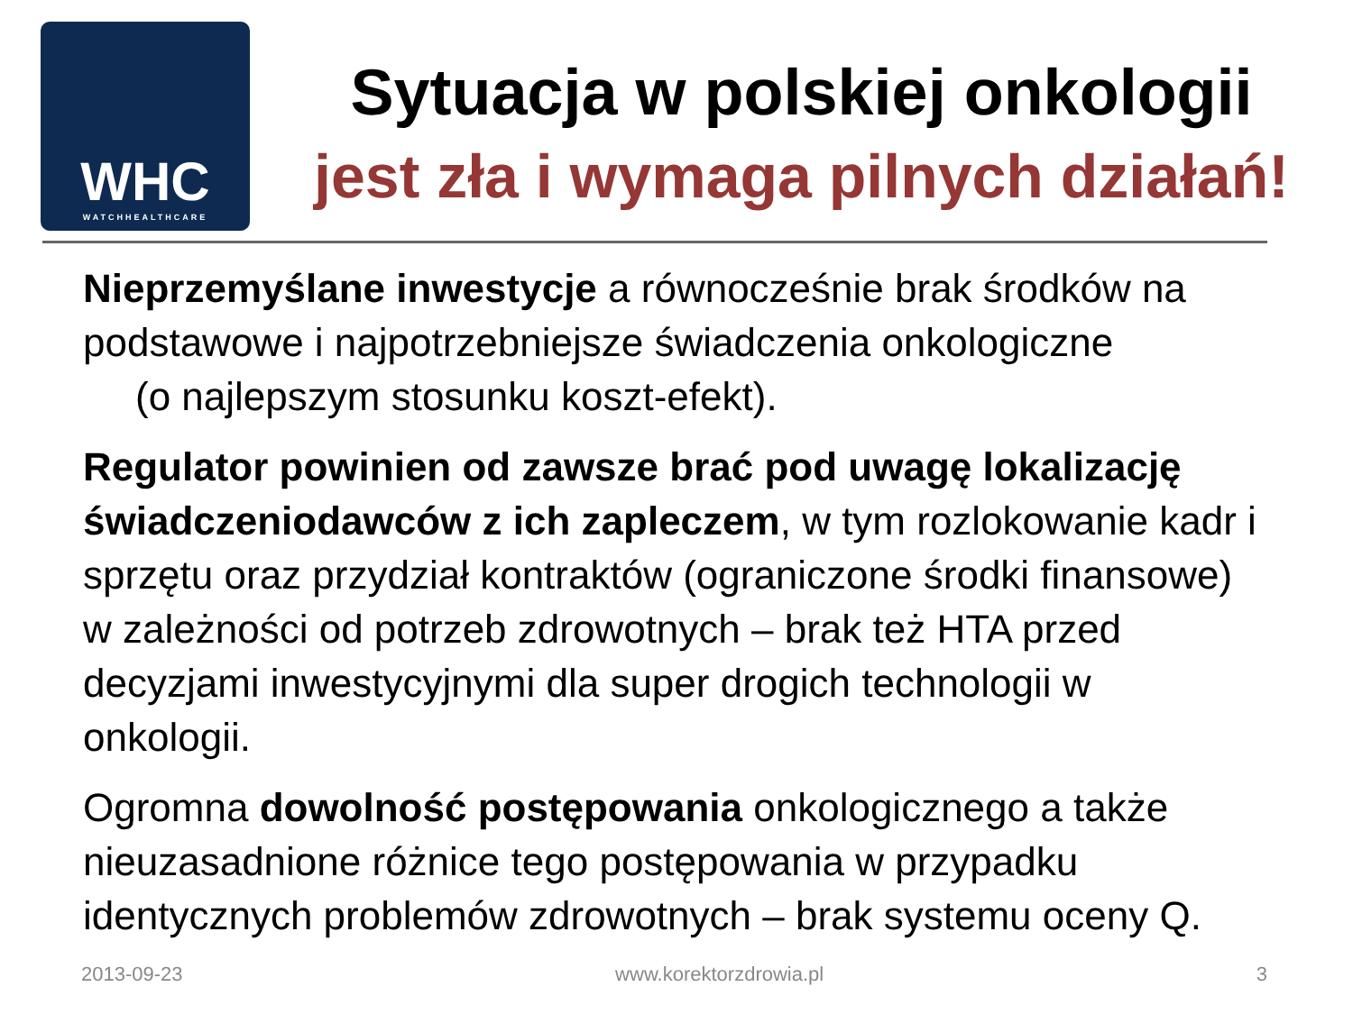WHC
WATCHHEALTHCARE
Sytuacja w polskiej onkologii
jest zła i wymaga pilnych działań!
Nieprzemyślane inwestycje a równocześnie brak środków na podstawowe i najpotrzebniejsze świadczenia onkologiczne
(o najlepszym stosunku koszt-efekt).
Regulator powinien od zawsze brać pod uwagę lokalizację świadczeniodawców z ich zapleczem, w tym rozlokowanie kadr i sprzętu oraz przydział kontraktów (ograniczone środki finansowe) w zależności od potrzeb zdrowotnych – brak też HTA przed decyzjami inwestycyjnymi dla super drogich technologii w onkologii.
Ogromna dowolność postępowania onkologicznego a także nieuzasadnione różnice tego postępowania w przypadku identycznych problemów zdrowotnych – brak systemu oceny Q.
2013-09-23 www.korektorzdrowia.pl 3